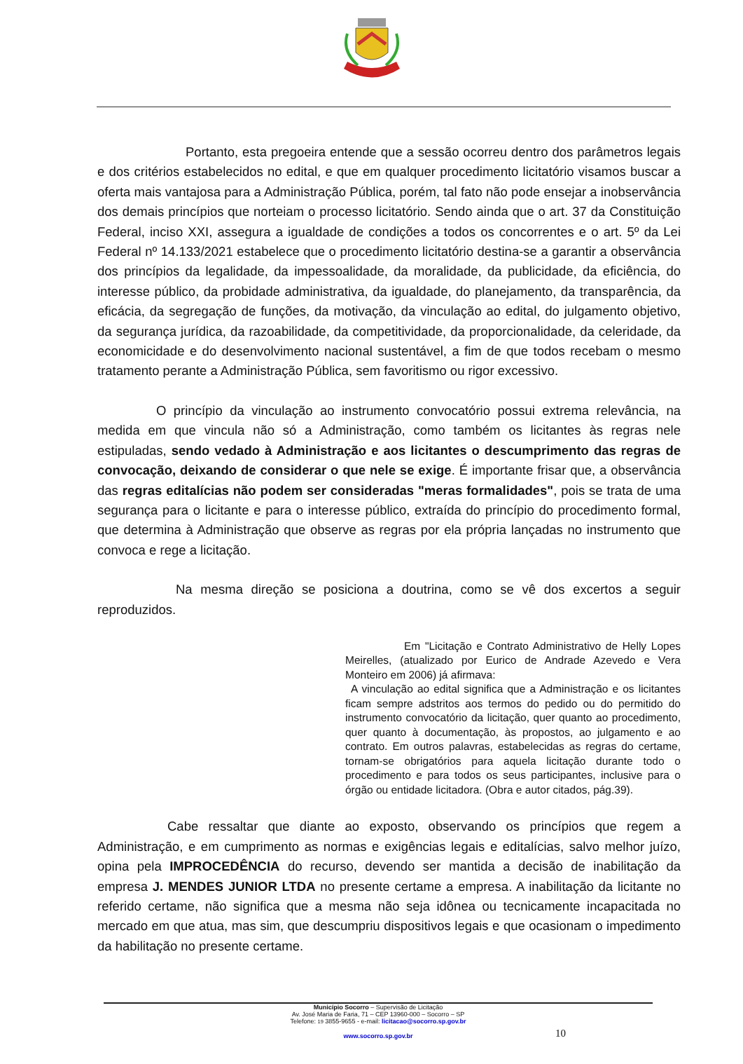Portanto, esta pregoeira entende que a sessão ocorreu dentro dos parâmetros legais e dos critérios estabelecidos no edital, e que em qualquer procedimento licitatório visamos buscar a oferta mais vantajosa para a Administração Pública, porém, tal fato não pode ensejar a inobservância dos demais princípios que norteiam o processo licitatório. Sendo ainda que o art. 37 da Constituição Federal, inciso XXI, assegura a igualdade de condições a todos os concorrentes e o art. 5º da Lei Federal nº 14.133/2021 estabelece que o procedimento licitatório destina-se a garantir a observância dos princípios da legalidade, da impessoalidade, da moralidade, da publicidade, da eficiência, do interesse público, da probidade administrativa, da igualdade, do planejamento, da transparência, da eficácia, da segregação de funções, da motivação, da vinculação ao edital, do julgamento objetivo, da segurança jurídica, da razoabilidade, da competitividade, da proporcionalidade, da celeridade, da economicidade e do desenvolvimento nacional sustentável, a fim de que todos recebam o mesmo tratamento perante a Administração Pública, sem favoritismo ou rigor excessivo.
O princípio da vinculação ao instrumento convocatório possui extrema relevância, na medida em que vincula não só a Administração, como também os licitantes às regras nele estipuladas, sendo vedado à Administração e aos licitantes o descumprimento das regras de convocação, deixando de considerar o que nele se exige. É importante frisar que, a observância das regras editalícias não podem ser consideradas "meras formalidades", pois se trata de uma segurança para o licitante e para o interesse público, extraída do princípio do procedimento formal, que determina à Administração que observe as regras por ela própria lançadas no instrumento que convoca e rege a licitação.
Na mesma direção se posiciona a doutrina, como se vê dos excertos a seguir reproduzidos.
Em "Licitação e Contrato Administrativo de Helly Lopes Meirelles, (atualizado por Eurico de Andrade Azevedo e Vera Monteiro em 2006) já afirmava:
A vinculação ao edital significa que a Administração e os licitantes ficam sempre adstritos aos termos do pedido ou do permitido do instrumento convocatório da licitação, quer quanto ao procedimento, quer quanto à documentação, às propostos, ao julgamento e ao contrato. Em outros palavras, estabelecidas as regras do certame, tornam-se obrigatórios para aquela licitação durante todo o procedimento e para todos os seus participantes, inclusive para o órgão ou entidade licitadora. (Obra e autor citados, pág.39).
Cabe ressaltar que diante ao exposto, observando os princípios que regem a Administração, e em cumprimento as normas e exigências legais e editalícias, salvo melhor juízo, opina pela IMPROCEDÊNCIA do recurso, devendo ser mantida a decisão de inabilitação da empresa J. MENDES JUNIOR LTDA no presente certame a empresa. A inabilitação da licitante no referido certame, não significa que a mesma não seja idônea ou tecnicamente incapacitada no mercado em que atua, mas sim, que descumpriu dispositivos legais e que ocasionam o impedimento da habilitação no presente certame.
Município Socorro – Supervisão de Licitação
Av. José Maria de Faria, 71 – CEP 13960-000 – Socorro – SP
Telefone: 19 3855-9655 - e-mail: licitacao@socorro.sp.gov.br
www.socorro.sp.gov.br
10